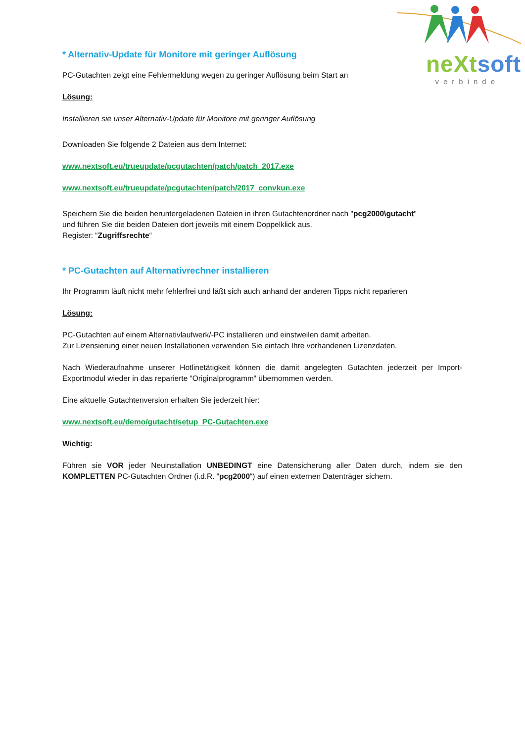neXt soft
verbinde
* Alternativ-Update für Monitore mit geringer Auflösung
PC-Gutachten zeigt eine Fehlermeldung wegen zu geringer Auflösung beim Start an
Lösung:
Installieren sie unser Alternativ-Update für Monitore mit geringer Auflösung
Downloaden Sie folgende 2 Dateien aus dem Internet:
www.nextsoft.eu/trueupdate/pcgutachten/patch/patch_2017.exe
www.nextsoft.eu/trueupdate/pcgutachten/patch/2017_convkun.exe
Speichern Sie die beiden heruntergeladenen Dateien in ihren Gutachtenordner nach "pcg2000\gutacht"
und führen Sie die beiden Dateien dort jeweils mit einem Doppelklick aus.
Register: “Zugriffsrechte“
* PC-Gutachten auf Alternativrechner installieren
Ihr Programm läuft nicht mehr fehlerfrei und läßt sich auch anhand der anderen Tipps nicht reparieren
Lösung:
PC-Gutachten auf einem Alternativlaufwerk/-PC installieren und einstweilen damit arbeiten.
Zur Lizensierung einer neuen Installationen verwenden Sie einfach Ihre vorhandenen Lizenzdaten.
Nach Wiederaufnahme unserer Hotlinetätigkeit können die damit angelegten Gutachten jederzeit per Import-Exportmodul wieder in das reparierte “Originalprogramm“ übernommen werden.
Eine aktuelle Gutachtenversion erhalten Sie jederzeit hier:
www.nextsoft.eu/demo/gutacht/setup_PC-Gutachten.exe
Wichtig:
Führen sie VOR jeder Neuinstallation UNBEDINGT eine Datensicherung aller Daten durch, indem sie den KOMPLETTEN PC-Gutachten Ordner (i.d.R. “pcg2000“) auf einen externen Datenträger sichern.